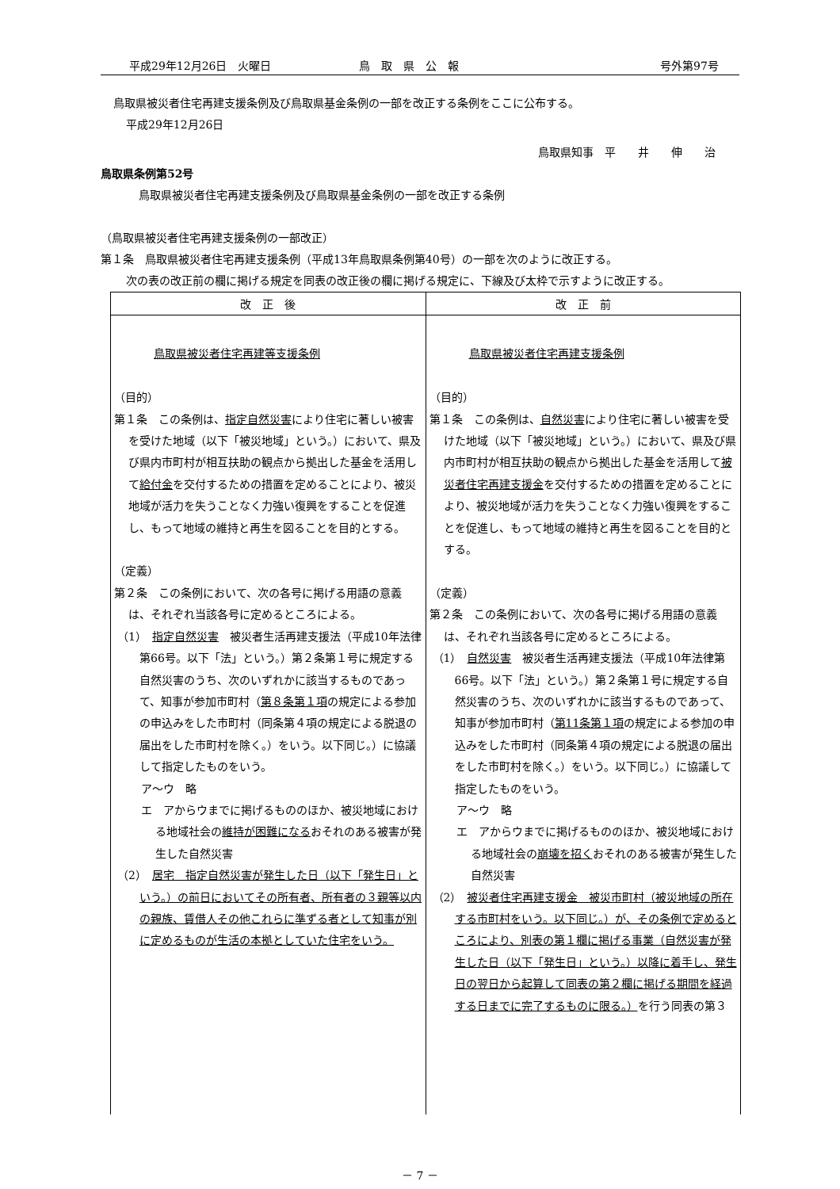平成29年12月26日　火曜日 鳥　取　県　公　報 号外第97号
鳥取県被災者住宅再建支援条例及び鳥取県基金条例の一部を改正する条例をここに公布する。
平成29年12月26日
鳥取県知事　平　　井　　伸　　治
鳥取県条例第52号
鳥取県被災者住宅再建支援条例及び鳥取県基金条例の一部を改正する条例
（鳥取県被災者住宅再建支援条例の一部改正）
第１条　鳥取県被災者住宅再建支援条例（平成13年鳥取県条例第40号）の一部を次のように改正する。
次の表の改正前の欄に掲げる規定を同表の改正後の欄に掲げる規定に、下線及び太枠で示すように改正する。
| 改 正 後 | 改 正 前 |
| --- | --- |
| 鳥取県被災者住宅再建等支援条例 （目的） 第１条 この条例は、 指定自然災害 により住宅に著しい被害を受けた地域（以下「被災地域」という。）において、県及び県内市町村が相互扶助の観点から拠出した基金を活用して 給付金 を交付するための措置を定めることにより、被災地域が活力を失うことなく力強い復興をすることを促進し、もって地域の維持と再生を図ることを目的とする。 （定義） 第２条 この条例において、次の各号に掲げる用語の意義は、それぞれ当該各号に定めるところによる。 （1） 指定自然災害 被災者生活再建支援法（平成10年法律第66号。以下「法」という。）第２条第１号に規定する自然災害のうち、次のいずれかに該当するものであって、知事が参加市町村（ 第８条第１項 の規定による参加の申込みをした市町村（同条第４項の規定による脱退の届出をした市町村を除く。）をいう。以下同じ。）に協議して指定したものをいう。 ア～ウ 略 エ アからウまでに掲げるもののほか、被災地域における地域社会の 維持が困難になる おそれのある被害が発生した自然災害 （2） 居宅 指定自然災害が発生した日（以下「発生日」という。）の前日においてその所有者、所有者の３親等以内の親族、賃借人その他これらに準ずる者として知事が別に定めるものが生活の本拠としていた住宅をいう。 | 鳥取県被災者住宅再建支援条例 （目的） 第１条 この条例は、 自然災害 により住宅に著しい被害を受けた地域（以下「被災地域」という。）において、県及び県内市町村が相互扶助の観点から拠出した基金を活用して 被災者住宅再建支援金 を交付するための措置を定めることにより、被災地域が活力を失うことなく力強い復興をすることを促進し、もって地域の維持と再生を図ることを目的とする。 （定義） 第２条 この条例において、次の各号に掲げる用語の意義は、それぞれ当該各号に定めるところによる。 （1） 自然災害 被災者生活再建支援法（平成10年法律第66号。以下「法」という。）第２条第１号に規定する自然災害のうち、次のいずれかに該当するものであって、知事が参加市町村（ 第11条第１項 の規定による参加の申込みをした市町村（同条第４項の規定による脱退の届出をした市町村を除く。）をいう。以下同じ。）に協議して指定したものをいう。 ア～ウ 略 エ アからウまでに掲げるもののほか、被災地域における地域社会の 崩壊を招く おそれのある被害が発生した自然災害 （2） 被災者住宅再建支援金 被災市町村（被災地域の所在する市町村をいう。以下同じ。）が、その条例で定めるところにより、別表の第１欄に掲げる事業（自然災害が発生した日（以下「発生日」という。）以降に着手し、発生日の翌日から起算して同表の第２欄に掲げる期間を経過する日までに完了するものに限る。） を行う同表の第３ |
－ 7 －